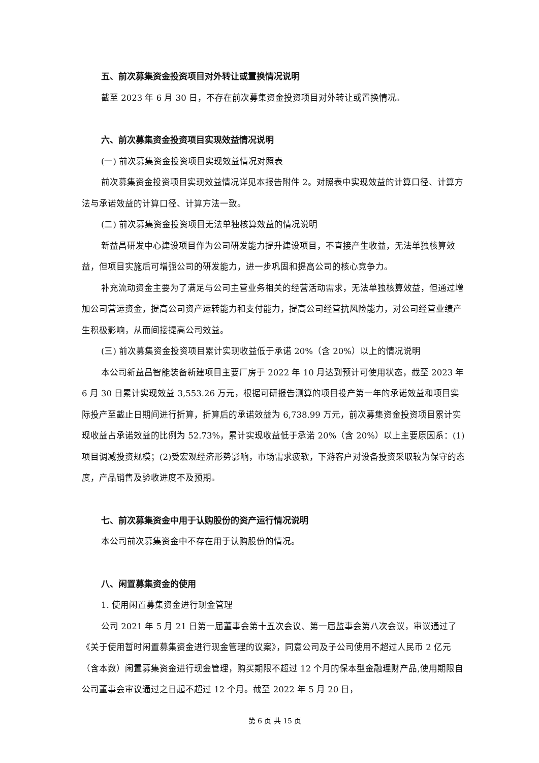五、前次募集资金投资项目对外转让或置换情况说明
截至 2023 年 6 月 30 日，不存在前次募集资金投资项目对外转让或置换情况。
六、前次募集资金投资项目实现效益情况说明
(一) 前次募集资金投资项目实现效益情况对照表
前次募集资金投资项目实现效益情况详见本报告附件 2。对照表中实现效益的计算口径、计算方法与承诺效益的计算口径、计算方法一致。
(二) 前次募集资金投资项目无法单独核算效益的情况说明
新益昌研发中心建设项目作为公司研发能力提升建设项目，不直接产生收益，无法单独核算效益，但项目实施后可增强公司的研发能力，进一步巩固和提高公司的核心竞争力。
补充流动资金主要为了满足与公司主营业务相关的经营活动需求，无法单独核算效益，但通过增加公司营运资金，提高公司资产运转能力和支付能力，提高公司经营抗风险能力，对公司经营业绩产生积极影响，从而间接提高公司效益。
(三) 前次募集资金投资项目累计实现收益低于承诺 20%（含 20%）以上的情况说明
本公司新益昌智能装备新建项目主要厂房于 2022 年 10 月达到预计可使用状态，截至 2023 年 6 月 30 日累计实现效益 3,553.26 万元，根据可研报告测算的项目投产第一年的承诺效益和项目实际投产至截止日期间进行折算，折算后的承诺效益为 6,738.99 万元，前次募集资金投资项目累计实现收益占承诺效益的比例为 52.73%，累计实现收益低于承诺 20%（含 20%）以上主要原因系：(1)项目调减投资规模；(2)受宏观经济形势影响，市场需求疲软，下游客户对设备投资采取较为保守的态度，产品销售及验收进度不及预期。
七、前次募集资金中用于认购股份的资产运行情况说明
本公司前次募集资金中不存在用于认购股份的情况。
八、闲置募集资金的使用
1. 使用闲置募集资金进行现金管理
公司 2021 年 5 月 21 日第一届董事会第十五次会议、第一届监事会第八次会议，审议通过了《关于使用暂时闲置募集资金进行现金管理的议案》，同意公司及子公司使用不超过人民币 2 亿元（含本数）闲置募集资金进行现金管理，购买期限不超过 12 个月的保本型金融理财产品,使用期限自公司董事会审议通过之日起不超过 12 个月。截至 2022 年 5 月 20 日，
第 6 页 共 15 页